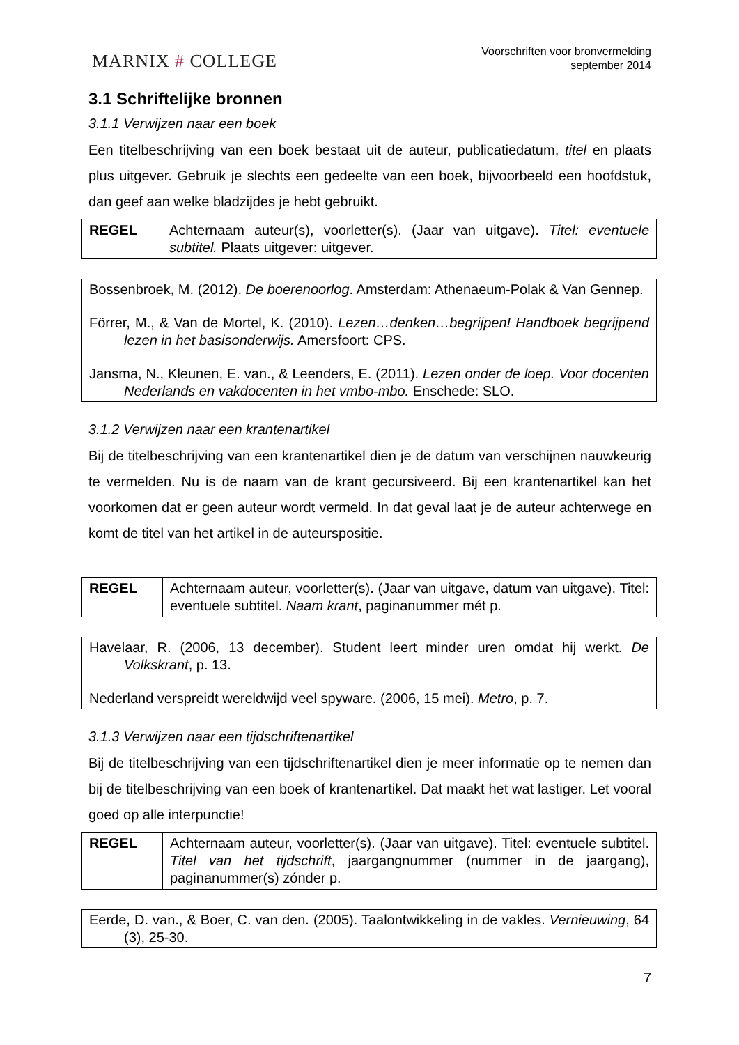MARNIX # COLLEGE
Voorschriften voor bronvermelding
september 2014
3.1 Schriftelijke bronnen
3.1.1 Verwijzen naar een boek
Een titelbeschrijving van een boek bestaat uit de auteur, publicatiedatum, titel en plaats plus uitgever. Gebruik je slechts een gedeelte van een boek, bijvoorbeeld een hoofdstuk, dan geef aan welke bladzijdes je hebt gebruikt.
| REGEL | Achternaam auteur(s), voorletter(s). (Jaar van uitgave). Titel: eventuele subtitel. Plaats uitgever: uitgever. |
Bossenbroek, M. (2012). De boerenoorlog. Amsterdam: Athenaeum-Polak & Van Gennep.
Förrer, M., & Van de Mortel, K. (2010). Lezen…denken…begrijpen! Handboek begrijpend lezen in het basisonderwijs. Amersfoort: CPS.
Jansma, N., Kleunen, E. van., & Leenders, E. (2011). Lezen onder de loep. Voor docenten Nederlands en vakdocenten in het vmbo-mbo. Enschede: SLO.
3.1.2 Verwijzen naar een krantenartikel
Bij de titelbeschrijving van een krantenartikel dien je de datum van verschijnen nauwkeurig te vermelden. Nu is de naam van de krant gecursiveerd. Bij een krantenartikel kan het voorkomen dat er geen auteur wordt vermeld. In dat geval laat je de auteur achterwege en komt de titel van het artikel in de auteurspositie.
| REGEL | Achternaam auteur, voorletter(s). (Jaar van uitgave, datum van uitgave). Titel: eventuele subtitel. Naam krant , paginanummer mét p. |
Havelaar, R. (2006, 13 december). Student leert minder uren omdat hij werkt. De Volkskrant, p. 13.
Nederland verspreidt wereldwijd veel spyware. (2006, 15 mei). Metro, p. 7.
3.1.3 Verwijzen naar een tijdschriftenartikel
Bij de titelbeschrijving van een tijdschriftenartikel dien je meer informatie op te nemen dan bij de titelbeschrijving van een boek of krantenartikel. Dat maakt het wat lastiger. Let vooral goed op alle interpunctie!
| REGEL | Achternaam auteur, voorletter(s). (Jaar van uitgave). Titel: eventuele subtitel. Titel van het tijdschrift , jaargangnummer (nummer in de jaargang), paginanummer(s) zónder p. |
Eerde, D. van., & Boer, C. van den. (2005). Taalontwikkeling in de vakles. Vernieuwing, 64 (3), 25-30.
7